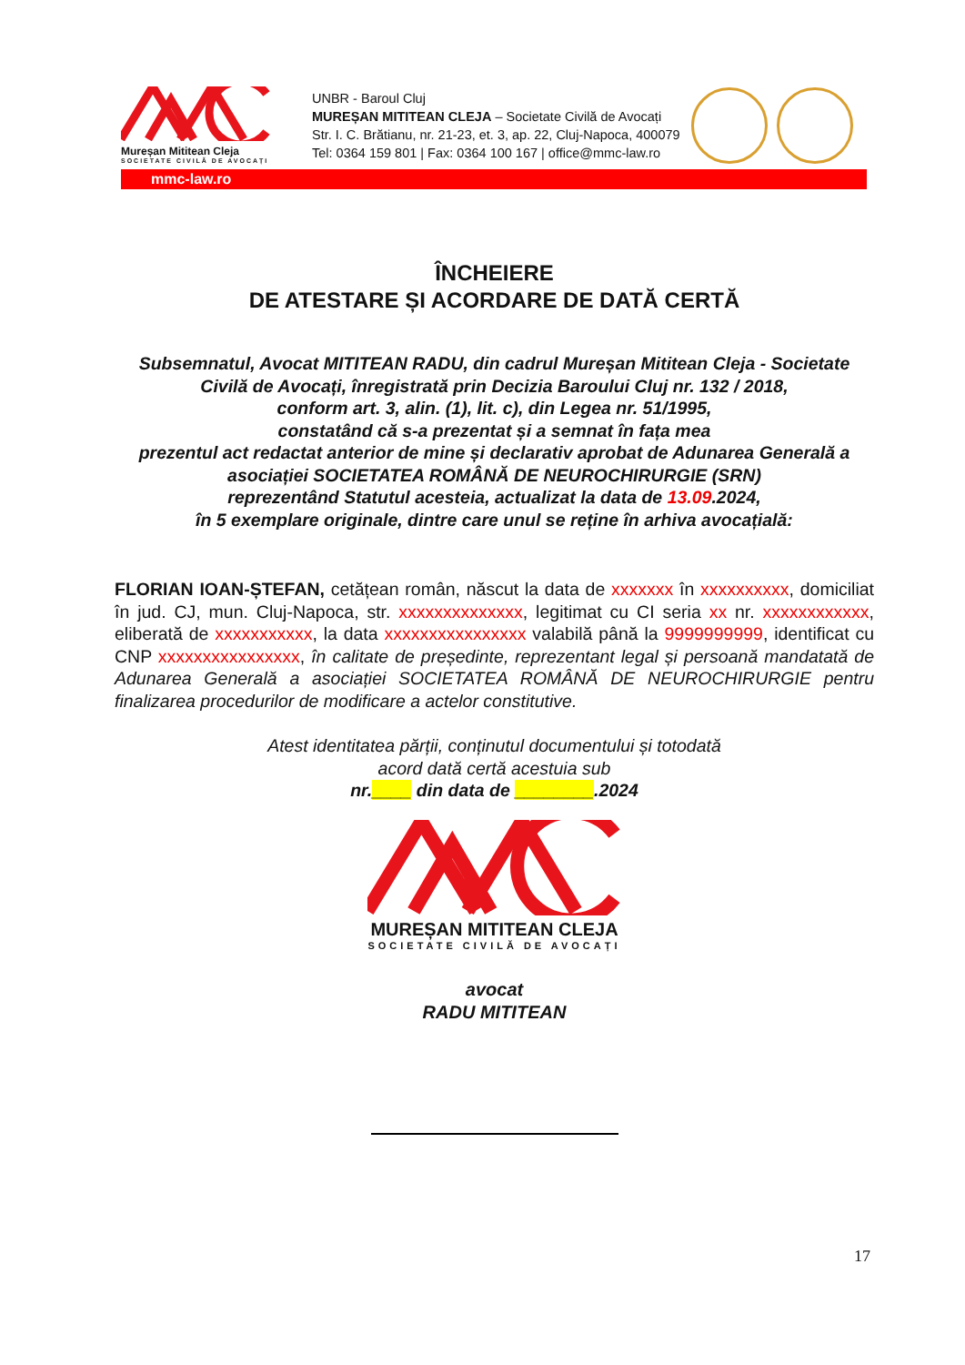Mureșan Mititean Cleja
SOCIETATE CIVILĂ DE AVOCAȚI
UNBR - Baroul Cluj
MUREȘAN MITITEAN CLEJA – Societate Civilă de Avocați
Str. I. C. Brătianu, nr. 21-23, et. 3, ap. 22, Cluj-Napoca, 400079
Tel: 0364 159 801 | Fax: 0364 100 167 | office@mmc-law.ro
mmc-law.ro
ÎNCHEIERE
DE ATESTARE ȘI ACORDARE DE DATĂ CERTĂ
Subsemnatul, Avocat MITITEAN RADU, din cadrul Mureșan Mititean Cleja - Societate Civilă de Avocați, înregistrată prin Decizia Baroului Cluj nr. 132 / 2018,
conform art. 3, alin. (1), lit. c), din Legea nr. 51/1995,
constatând că s-a prezentat și a semnat în fața mea
prezentul act redactat anterior de mine și declarativ aprobat de Adunarea Generală a asociației SOCIETATEA ROMÂNĂ DE NEUROCHIRURGIE (SRN)
reprezentând Statutul acesteia, actualizat la data de 13.09.2024,
în 5 exemplare originale, dintre care unul se reține în arhiva avocațială:
FLORIAN IOAN-ȘTEFAN, cetățean român, născut la data de xxxxxxx în xxxxxxxxxx, domiciliat în jud. CJ, mun. Cluj-Napoca, str. xxxxxxxxxxxxxx, legitimat cu CI seria xx nr. xxxxxxxxxxxx, eliberată de xxxxxxxxxxx, la data xxxxxxxxxxxxxxxx valabilă până la 9999999999, identificat cu CNP xxxxxxxxxxxxxxxx, în calitate de președinte, reprezentant legal și persoană mandatată de Adunarea Generală a asociației SOCIETATEA ROMÂNĂ DE NEUROCHIRURGIE pentru finalizarea procedurilor de modificare a actelor constitutive.
Atest identitatea părții, conținutul documentului și totodată
acord dată certă acestuia sub
nr.____ din data de ________.2024
MUREȘAN MITITEAN CLEJA
SOCIETATE CIVILĂ DE AVOCAȚI
avocat
RADU MITITEAN
17